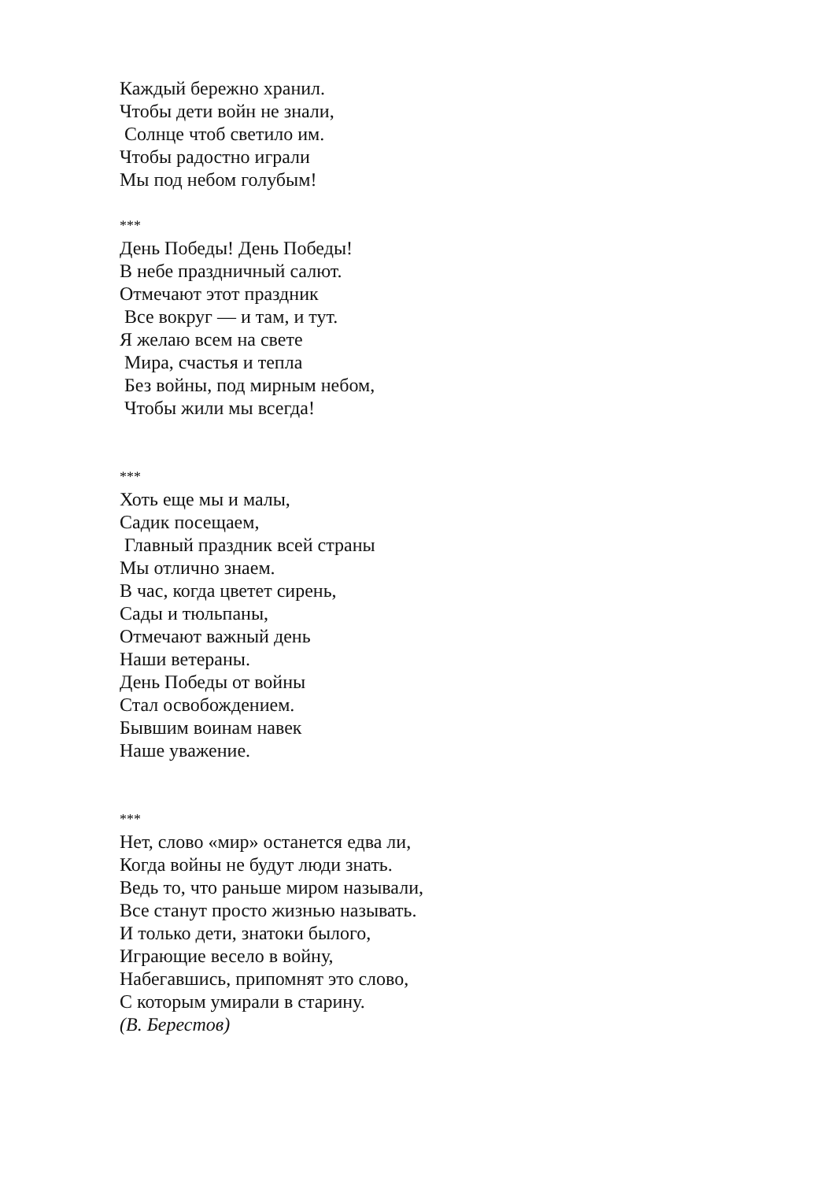Каждый бережно хранил.
Чтобы дети войн не знали,
Солнце чтоб светило им.
Чтобы радостно играли
Мы под небом голубым!
***
День Победы! День Победы!
В небе праздничный салют.
Отмечают этот праздник
Все вокруг — и там, и тут.
Я желаю всем на свете
Мира, счастья и тепла
Без войны, под мирным небом,
Чтобы жили мы всегда!
***
Хоть еще мы и малы,
Садик посещаем,
Главный праздник всей страны
Мы отлично знаем.
В час, когда цветет сирень,
Сады и тюльпаны,
Отмечают важный день
Наши ветераны.
День Победы от войны
Стал освобождением.
Бывшим воинам навек
Наше уважение.
***
Нет, слово «мир» останется едва ли,
Когда войны не будут люди знать.
Ведь то, что раньше миром называли,
Все станут просто жизнью называть.
И только дети, знатоки былого,
Играющие весело в войну,
Набегавшись, припомнят это слово,
С которым умирали в старину.
(В. Берестов)